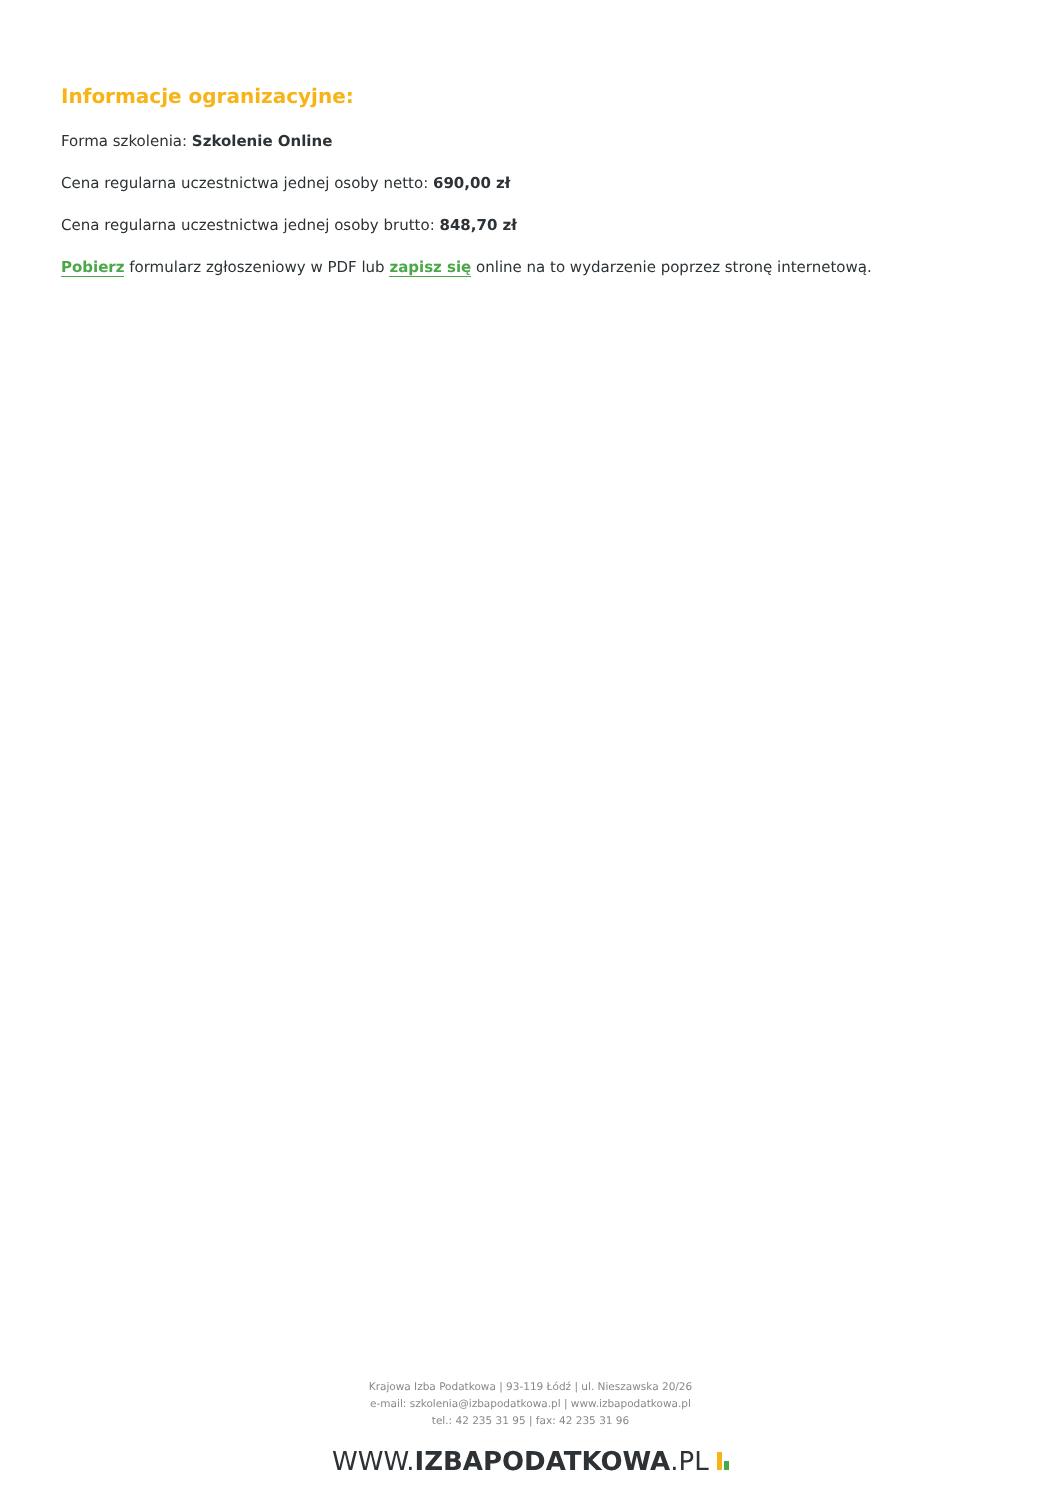Informacje ogranizacyjne:
Forma szkolenia: Szkolenie Online
Cena regularna uczestnictwa jednej osoby netto: 690,00 zł
Cena regularna uczestnictwa jednej osoby brutto: 848,70 zł
Pobierz formularz zgłoszeniowy w PDF lub zapisz się online na to wydarzenie poprzez stronę internetową.
Krajowa Izba Podatkowa | 93-119 Łódź | ul. Nieszawska 20/26
e-mail: szkolenia@izbapodatkowa.pl | www.izbapodatkowa.pl
tel.: 42 235 31 95 | fax: 42 235 31 96
WWW.IZBAPODATKOWA.PL